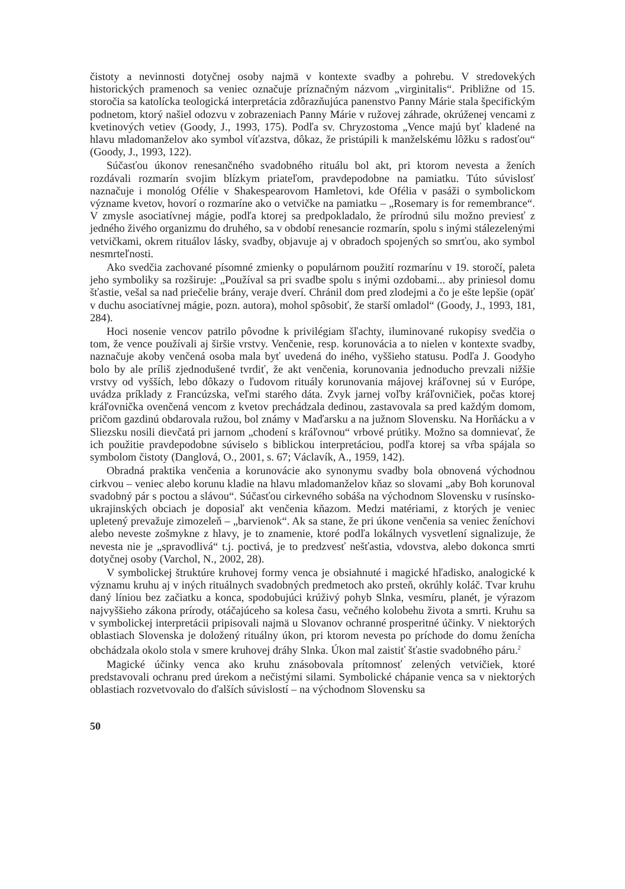čistoty a nevinnosti dotyčnej osoby najmä v kontexte svadby a pohrebu. V stredovekých historických pramenoch sa veniec označuje príznačným názvom „virginitalis“. Približne od 15. storočia sa katolícka teologická interpretácia zdôrazňujúca panenstvo Panny Márie stala špecifickým podnetom, ktorý našiel odozvu v zobrazeniach Panny Márie v ružovej záhrade, okrúženej vencami z kvetinových vetiev (Goody, J., 1993, 175). Podľa sv. Chry­zostoma „Vence majú byť kladené na hlavu mladomanželov ako symbol víťazstva, dôkaz, že pristúpili k manželskému lôžku s radosťou“ (Goody, J., 1993, 122).
Súčasťou úkonov renesančného svadobného rituálu bol akt, pri ktorom nevesta a ženích rozdávali rozmarín svojim blízkym priateľom, pravdepodobne na pamiatku. Túto súvislosť naznačuje i monológ Ofélie v Shakespearovom Hamletovi, kde Ofélia v pasáži o symbolickom význame kvetov, hovorí o rozmaríne ako o vetvičke na pamiatku – „Rose­mary is for remembrance“. V zmysle asociatívnej mágie, podľa ktorej sa predpokladalo, že prírodnú silu možno previesť z jedného živého organizmu do druhého, sa v období rene­sancie rozmarín, spolu s inými stálezelenými vetvičkami, okrem rituálov lásky, svadby, objavuje aj v obradoch spojených so smrťou, ako symbol nesmrteľnosti.
Ako svedčia zachované písomné zmienky o populárnom použití rozmarínu v 19. storo­čí, paleta jeho symboliky sa rozširuje: „Používal sa pri svadbe spolu s inými ozdobami... aby priniesol domu šťastie, vešal sa nad priečelie brány, veraje dverí. Chránil dom pred zlodejmi a čo je ešte lepšie (opäť v duchu asociatívnej mágie, pozn. autora), mohol spôso­biť, že starší omladol“ (Goody, J., 1993, 181, 284).
Hoci nosenie vencov patrilo pôvodne k privilégiam šľachty, iluminované rukopisy sved­čia o tom, že vence používali aj širšie vrstvy. Venčenie, resp. korunovácia a to nielen v kontexte svadby, naznačuje akoby venčená osoba mala byť uvedená do iného, vyššieho statusu. Podľa J. Goodyho bolo by ale príliš zjednodušené tvrdiť, že akt venčenia, koruno­vania jednoducho prevzali nižšie vrstvy od vyšších, lebo dôkazy o ľudovom rituály koru­novania májovej kráľovnej sú v Európe, uvádza príklady z Francúzska, veľmi starého dáta. Zvyk jarnej voľby kráľovničiek, počas ktorej kráľovnička ovenčená vencom z kvetov pre­chádzala dedinou, zastavovala sa pred každým domom, pričom gazdinú obdarovala ružou, bol známy v Maďarsku a na južnom Slovensku. Na Horňácku a v Sliezsku nosili dievčatá pri jarnom „chodení s kráľovnou“ vrbové prútiky. Možno sa domnievať, že ich použitie pravdepodobne súviselo s biblickou interpretáciou, podľa ktorej sa vŕba spájala so symbo­lom čistoty (Danglová, O., 2001, s. 67; Václavík, A., 1959, 142).
Obradná praktika venčenia a korunovácie ako synonymu svadby bola obnovená vý­chodnou cirkvou – veniec alebo korunu kladie na hlavu mladomanželov kňaz so slovami „aby Boh korunoval svadobný pár s poctou a slávou“. Súčasťou cirkevného sobáša na východnom Slovensku v rusínsko-ukrajinských obciach je doposiaľ akt venčenia kňa­zom. Medzi matériami, z ktorých je veniec upletený prevažuje zimozeleň – „barvienok“. Ak sa stane, že pri úkone venčenia sa veniec ženíchovi alebo neveste zošmykne z hlavy, je to znamenie, ktoré podľa lokálnych vysvetlení signalizuje, že nevesta nie je „spravodlivá“ t.j. poctivá, je to predzvesť nešťastia, vdovstva, alebo dokonca smrti dotyčnej osoby (Var­chol, N., 2002, 28).
V symbolickej štruktúre kruhovej formy venca je obsiahnuté i magické hľadisko, ana­logické k významu kruhu aj v iných rituálnych svadobných predmetoch ako prsteň, okrúhly koláč. Tvar kruhu daný líniou bez začiatku a konca, spodobujúci krúživý pohyb Slnka, vesmíru, planét, je výrazom najvyššieho zákona prírody, otáčajúceho sa kolesa času, več­ného kolobehu života a smrti. Kruhu sa v symbolickej interpretácii pripisovali najmä u Slovanov ochranné prosperitné účinky. V niektorých oblastiach Slovenska je doložený rituálny úkon, pri ktorom nevesta po príchode do domu ženícha obchádzala okolo stola v smere kruhovej dráhy Slnka. Úkon mal zaistiť šťastie svadobného páru.<sup>2</sup>
Magické účinky venca ako kruhu znásobovala prítomnosť zelených vetvičiek, ktoré predstavovali ochranu pred úrekom a nečistými silami. Symbolické chápanie venca sa v niektorých oblastiach rozvetvovalo do ďalších súvislostí – na východnom Slovensku sa
50